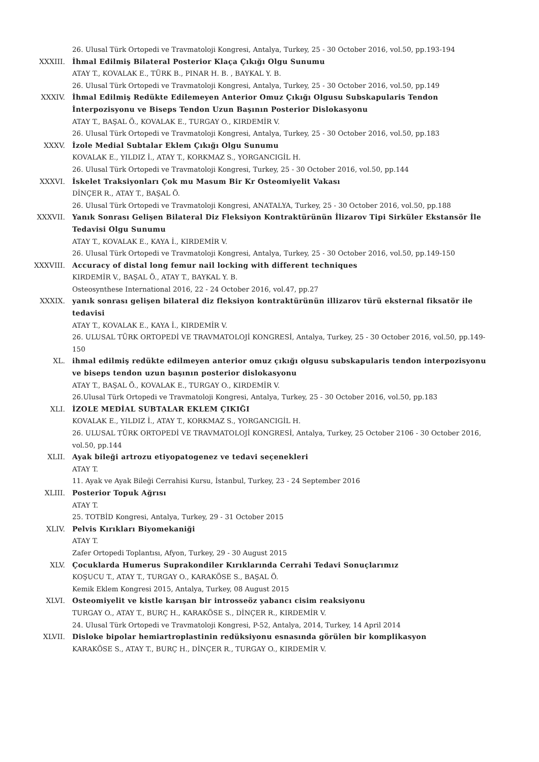26. Ulusal Türk Ortopedi ve Travmatoloji Kongresi, Antalya, Turkey, 25 - 30 October 2016, vol.50, pp.193-194
XXXIII. İhmal Edilmiş Bilateral Posterior Klaça Çıkığı Olgu Sunumu
ATAY T., KOVALAK E., TÜRK B., PINAR H. B. , BAYKAL Y. B.
26. Ulusal Türk Ortopedi ve Travmatoloji Kongresi, Antalya, Turkey, 25 - 30 October 2016, vol.50, pp.149
XXXIV. İhmal Edilmiş Redükte Edilemeyen Anterior Omuz Çıkığı Olgusu Subskapularis Tendon İnterpozisyonu ve Biseps Tendon Uzun Başının Posterior Dislokasyonu
ATAY T., BAŞAL Ö., KOVALAK E., TURGAY O., KIRDEMİR V.
26. Ulusal Türk Ortopedi ve Travmatoloji Kongresi, Antalya, Turkey, 25 - 30 October 2016, vol.50, pp.183
XXXV. İzole Medial Subtalar Eklem Çıkığı Olgu Sunumu
KOVALAK E., YILDIZ İ., ATAY T., KORKMAZ S., YORGANCIGİL H.
26. Ulusal Türk Ortopedi ve Travmatoloji Kongresi, Turkey, 25 - 30 October 2016, vol.50, pp.144
XXXVI. İskelet Traksiyonları Çok mu Masum Bir Kr Osteomiyelit Vakası
DİNÇER R., ATAY T., BAŞAL Ö.
26. Ulusal Türk Ortopedi ve Travmatoloji Kongresi, ANATALYA, Turkey, 25 - 30 October 2016, vol.50, pp.188
XXXVII. Yanık Sonrası Gelişen Bilateral Diz Fleksiyon Kontraktürünün İlizarov Tipi Sirküler Ekstansör İle Tedavisi Olgu Sunumu
ATAY T., KOVALAK E., KAYA İ., KIRDEMİR V.
26. Ulusal Türk Ortopedi ve Travmatoloji Kongresi, Antalya, Turkey, 25 - 30 October 2016, vol.50, pp.149-150
XXXVIII. Accuracy of distal long femur nail locking with different techniques
KIRDEMİR V., BAŞAL Ö., ATAY T., BAYKAL Y. B.
Osteosynthese International 2016, 22 - 24 October 2016, vol.47, pp.27
XXXIX. yanık sonrası gelişen bilateral diz fleksiyon kontraktürünün illizarov türü eksternal fiksatör ile tedavisi
ATAY T., KOVALAK E., KAYA İ., KIRDEMİR V.
26. ULUSAL TÜRK ORTOPEDİ VE TRAVMATOLOJİ KONGRESİ, Antalya, Turkey, 25 - 30 October 2016, vol.50, pp.149-150
XL. ihmal edilmiş redükte edilmeyen anterior omuz çıkığı olgusu subskapularis tendon interpozisyonu ve biseps tendon uzun başının posterior dislokasyonu
ATAY T., BAŞAL Ö., KOVALAK E., TURGAY O., KIRDEMİR V.
26.Ulusal Türk Ortopedi ve Travmatoloji Kongresi, Antalya, Turkey, 25 - 30 October 2016, vol.50, pp.183
XLI. İZOLE MEDİAL SUBTALAR EKLEM ÇIKIĞI
KOVALAK E., YILDIZ İ., ATAY T., KORKMAZ S., YORGANCIGİL H.
26. ULUSAL TÜRK ORTOPEDİ VE TRAVMATOLOJİ KONGRESİ, Antalya, Turkey, 25 October 2106 - 30 October 2016, vol.50, pp.144
XLII. Ayak bileği artrozu etiyopatogenez ve tedavi seçenekleri
ATAY T.
11. Ayak ve Ayak Bileği Cerrahisi Kursu, İstanbul, Turkey, 23 - 24 September 2016
XLIII. Posterior Topuk Ağrısı
ATAY T.
25. TOTBİD Kongresi, Antalya, Turkey, 29 - 31 October 2015
XLIV. Pelvis Kırıkları Biyomekaniği
ATAY T.
Zafer Ortopedi Toplantısı, Afyon, Turkey, 29 - 30 August 2015
XLV. Çocuklarda Humerus Suprakondiler Kırıklarında Cerrahi Tedavi Sonuçlarımız
KOŞUCU T., ATAY T., TURGAY O., KARAKÖSE S., BAŞAL Ö.
Kemik Eklem Kongresi 2015, Antalya, Turkey, 08 August 2015
XLVI. Osteomiyelit ve kistle karışan bir introsseöz yabancı cisim reaksiyonu
TURGAY O., ATAY T., BURÇ H., KARAKÖSE S., DİNÇER R., KIRDEMİR V.
24. Ulusal Türk Ortopedi ve Travmatoloji Kongresi, P-52, Antalya, 2014, Turkey, 14 April 2014
XLVII. Disloke bipolar hemiartroplastinin redüksiyonu esnasında görülen bir komplikasyon
KARAKÖSE S., ATAY T., BURÇ H., DİNÇER R., TURGAY O., KIRDEMİR V.